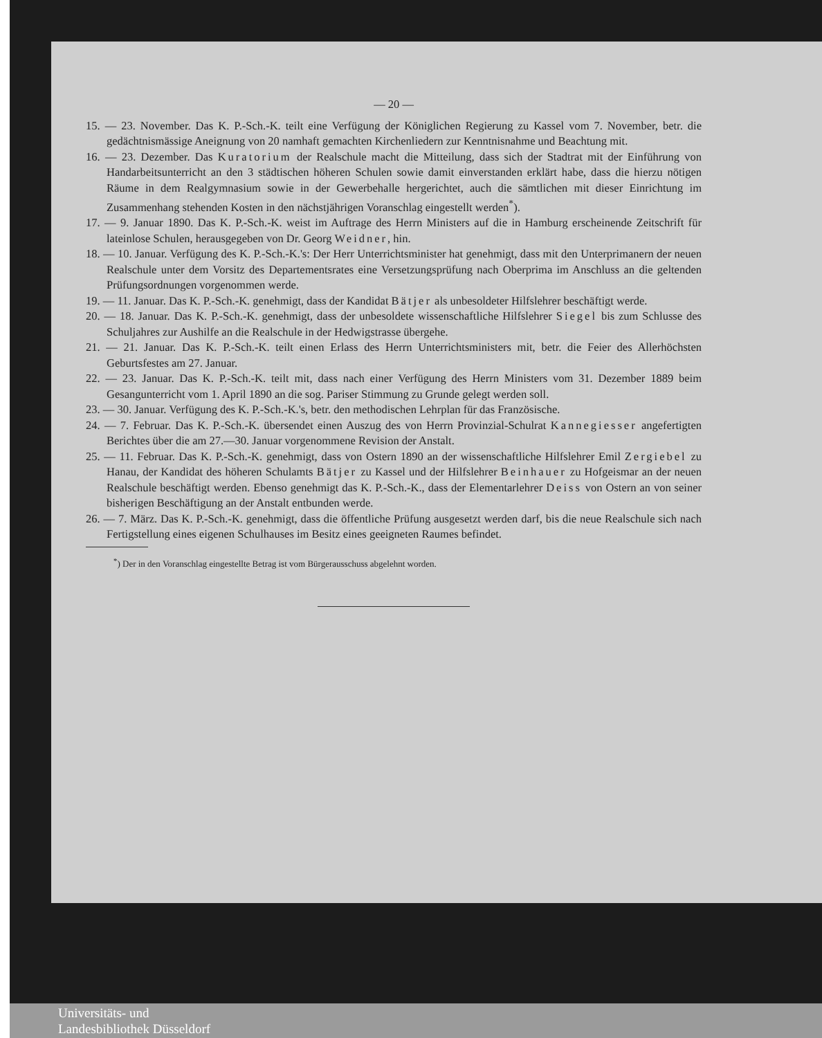— 20 —
15. — 23. November. Das K. P.-Sch.-K. teilt eine Verfügung der Königlichen Regierung zu Kassel vom 7. November, betr. die gedächtnismässige Aneignung von 20 namhaft gemachten Kirchenliedern zur Kenntnisnahme und Beachtung mit.
16. — 23. Dezember. Das Kuratorium der Realschule macht die Mitteilung, dass sich der Stadtrat mit der Einführung von Handarbeitsunterricht an den 3 städtischen höheren Schulen sowie damit einverstanden erklärt habe, dass die hierzu nötigen Räume in dem Realgymnasium sowie in der Gewerbehalle hergerichtet, auch die sämtlichen mit dieser Einrichtung im Zusammenhang stehenden Kosten in den nächstjährigen Voranschlag eingestellt werden<sup>*</sup>).
17. — 9. Januar 1890. Das K. P.-Sch.-K. weist im Auftrage des Herrn Ministers auf die in Hamburg erscheinende Zeitschrift für lateinlose Schulen, herausgegeben von Dr. Georg Weidner, hin.
18. — 10. Januar. Verfügung des K. P.-Sch.-K.'s: Der Herr Unterrichtsminister hat genehmigt, dass mit den Unterprimanern der neuen Realschule unter dem Vorsitz des Departementsrates eine Versetzungsprüfung nach Oberprima im Anschluss an die geltenden Prüfungsordnungen vorgenommen werde.
19. — 11. Januar. Das K. P.-Sch.-K. genehmigt, dass der Kandidat Bätjer als unbesoldeter Hilfslehrer beschäftigt werde.
20. — 18. Januar. Das K. P.-Sch.-K. genehmigt, dass der unbesoldete wissenschaftliche Hilfslehrer Siegel bis zum Schlusse des Schuljahres zur Aushilfe an die Realschule in der Hedwigstrasse übergehe.
21. — 21. Januar. Das K. P.-Sch.-K. teilt einen Erlass des Herrn Unterrichtsministers mit, betr. die Feier des Allerhöchsten Geburtsfestes am 27. Januar.
22. — 23. Januar. Das K. P.-Sch.-K. teilt mit, dass nach einer Verfügung des Herrn Ministers vom 31. Dezember 1889 beim Gesangunterricht vom 1. April 1890 an die sog. Pariser Stimmung zu Grunde gelegt werden soll.
23. — 30. Januar. Verfügung des K. P.-Sch.-K.'s, betr. den methodischen Lehrplan für das Französische.
24. — 7. Februar. Das K. P.-Sch.-K. übersendet einen Auszug des von Herrn Provinzial-Schulrat Kannegiesser angefertigten Berichtes über die am 27.—30. Januar vorgenommene Revision der Anstalt.
25. — 11. Februar. Das K. P.-Sch.-K. genehmigt, dass von Ostern 1890 an der wissenschaftliche Hilfslehrer Emil Zergiebel zu Hanau, der Kandidat des höheren Schulamts Bätjer zu Kassel und der Hilfslehrer Beinhauer zu Hofgeismar an der neuen Realschule beschäftigt werden. Ebenso genehmigt das K. P.-Sch.-K., dass der Elementarlehrer Deiss von Ostern an von seiner bisherigen Beschäftigung an der Anstalt entbunden werde.
26. — 7. März. Das K. P.-Sch.-K. genehmigt, dass die öffentliche Prüfung ausgesetzt werden darf, bis die neue Realschule sich nach Fertigstellung eines eigenen Schulhauses im Besitz eines geeigneten Raumes befindet.
<sup>*</sup>) Der in den Voranschlag eingestellte Betrag ist vom Bürgerausschuss abgelehnt worden.
Universitäts- und
Landesbibliothek Düsseldorf